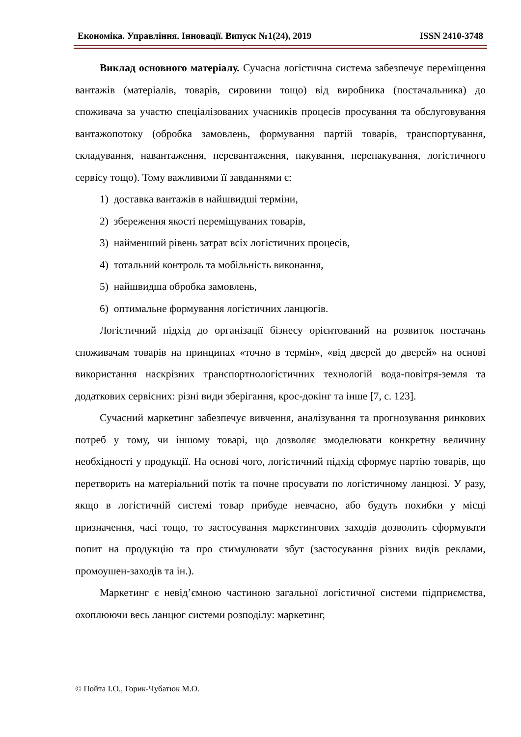Економіка. Управління. Інновації. Випуск №1(24), 2019 ISSN 2410-3748
Виклад основного матеріалу. Сучасна логістична система забезпечує переміщення вантажів (матеріалів, товарів, сировини тощо) від виробника (постачальника) до споживача за участю спеціалізованих учасників процесів просування та обслуговування вантажопотоку (обробка замовлень, формування партій товарів, транспортування, складування, навантаження, перевантаження, пакування, перепакування, логістичного сервісу тощо). Тому важливими її завданнями є:
1) доставка вантажів в найшвидші терміни,
2) збереження якості переміщуваних товарів,
3) найменший рівень затрат всіх логістичних процесів,
4) тотальний контроль та мобільність виконання,
5) найшвидша обробка замовлень,
6) оптимальне формування логістичних ланцюгів.
Логістичний підхід до організації бізнесу орієнтований на розвиток постачань споживачам товарів на принципах «точно в термін», «від дверей до дверей» на основі використання наскрізних транспортнологістичних технологій вода-повітря-земля та додаткових сервісних: різні види зберігання, крос-докінг та інше [7, с. 123].
Сучасний маркетинг забезпечує вивчення, аналізування та прогнозування ринкових потреб у тому, чи іншому товарі, що дозволяє змоделювати конкретну величину необхідності у продукції. На основі чого, логістичний підхід сформує партію товарів, що перетворить на матеріальний потік та почне просувати по логістичному ланцюзі. У разу, якщо в логістичній системі товар прибуде невчасно, або будуть похибки у місці призначення, часі тощо, то застосування маркетингових заходів дозволить сформувати попит на продукцію та про стимулювати збут (застосування різних видів реклами, промоушен-заходів та ін.).
Маркетинг є невід’ємною частиною загальної логістичної системи підприємства, охоплюючи весь ланцюг системи розподілу: маркетинг,
© Пойта І.О., Горик-Чубатюк М.О.